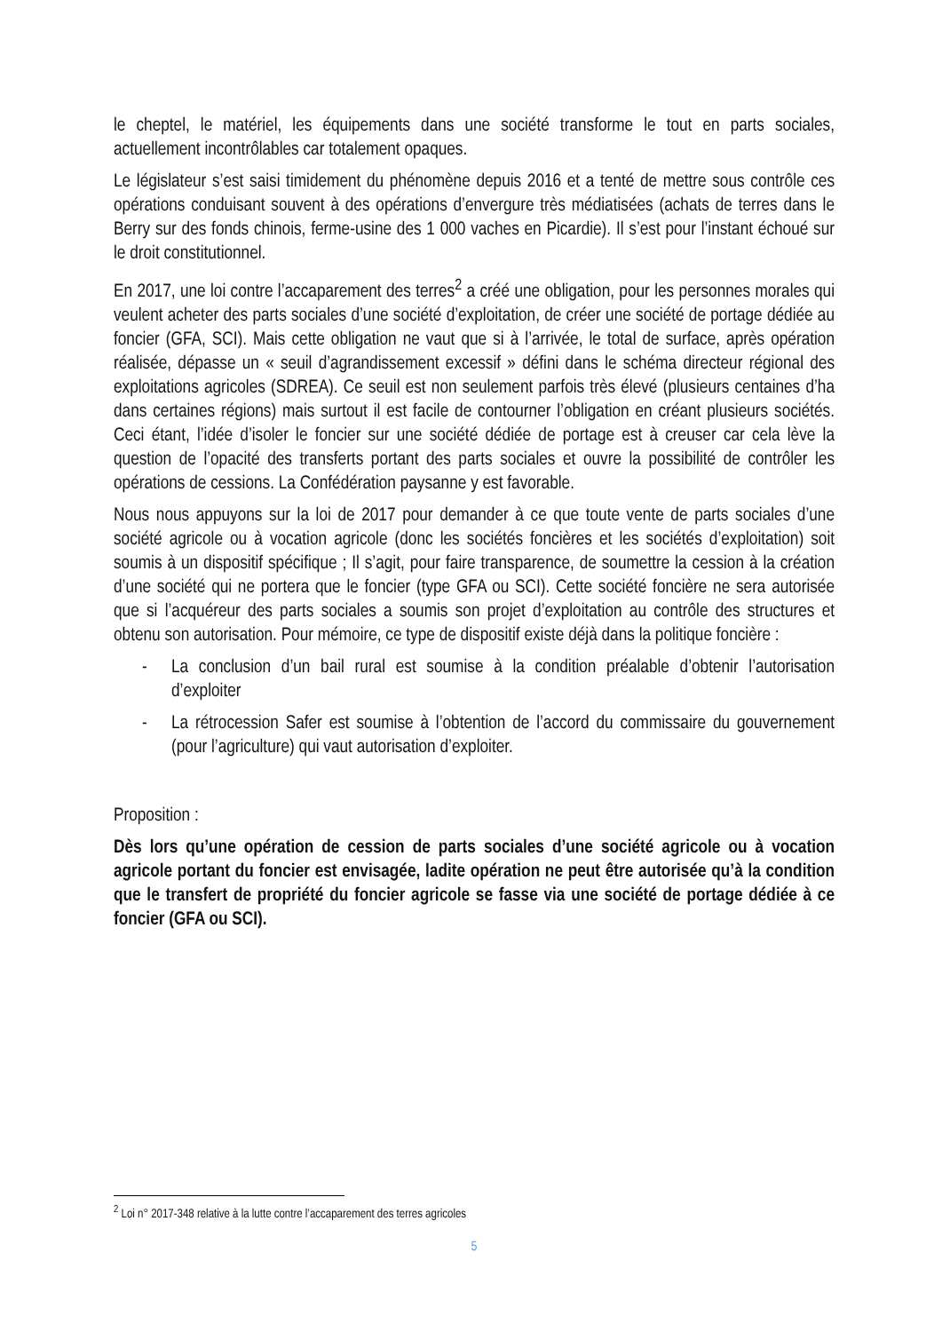le cheptel, le matériel, les équipements dans une société transforme le tout en parts sociales, actuellement incontrôlables car totalement opaques.
Le législateur s’est saisi timidement du phénomène depuis 2016 et a tenté de mettre sous contrôle ces opérations conduisant souvent à des opérations d’envergure très médiatisées (achats de terres dans le Berry sur des fonds chinois, ferme-usine des 1 000 vaches en Picardie). Il s’est pour l’instant échoué sur le droit constitutionnel.
En 2017, une loi contre l’accaparement des terres<sup>2</sup> a créé une obligation, pour les personnes morales qui veulent acheter des parts sociales d’une société d’exploitation, de créer une société de portage dédiée au foncier (GFA, SCI). Mais cette obligation ne vaut que si à l’arrivée, le total de surface, après opération réalisée, dépasse un « seuil d’agrandissement excessif » défini dans le schéma directeur régional des exploitations agricoles (SDREA). Ce seuil est non seulement parfois très élevé (plusieurs centaines d’ha dans certaines régions) mais surtout il est facile de contourner l’obligation en créant plusieurs sociétés. Ceci étant, l’idée d’isoler le foncier sur une société dédiée de portage est à creuser car cela lève la question de l’opacité des transferts portant des parts sociales et ouvre la possibilité de contrôler les opérations de cessions. La Confédération paysanne y est favorable.
Nous nous appuyons sur la loi de 2017 pour demander à ce que toute vente de parts sociales d’une société agricole ou à vocation agricole (donc les sociétés foncières et les sociétés d’exploitation) soit soumis à un dispositif spécifique ; Il s’agit, pour faire transparence, de soumettre la cession à la création d’une société qui ne portera que le foncier (type GFA ou SCI). Cette société foncière ne sera autorisée que si l’acquéreur des parts sociales a soumis son projet d’exploitation au contrôle des structures et obtenu son autorisation. Pour mémoire, ce type de dispositif existe déjà dans la politique foncière :
- La conclusion d’un bail rural est soumise à la condition préalable d’obtenir l’autorisation d’exploiter
- La rétrocession Safer est soumise à l’obtention de l’accord du commissaire du gouvernement (pour l’agriculture) qui vaut autorisation d’exploiter.
Proposition :
Dès lors qu’une opération de cession de parts sociales d’une société agricole ou à vocation agricole portant du foncier est envisagée, ladite opération ne peut être autorisée qu’à la condition que le transfert de propriété du foncier agricole se fasse via une société de portage dédiée à ce foncier (GFA ou SCI).
<sup>2</sup> Loi n° 2017-348 relative à la lutte contre l’accaparement des terres agricoles
5